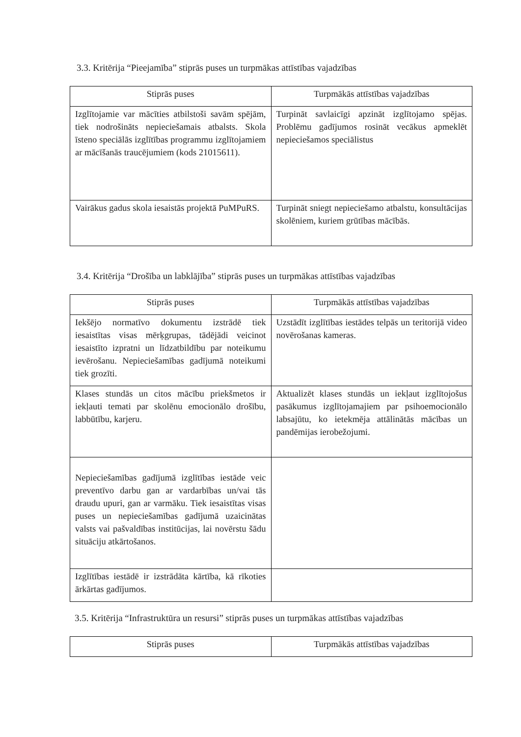3.3. Kritērija “Pieejamība” stiprās puses un turpmākas attīstības vajadzības
| Stiprās puses | Turpmākās attīstības vajadzības |
| --- | --- |
| Izglītojamie var mācīties atbilstoši savām spējām, tiek nodrošināts nepieciešamais atbalsts. Skola īsteno speciālās izglītības programmu izglītojamiem ar mācīšanās traucējumiem (kods 21015611). | Turpināt savlaicīgi apzināt izglītojamo spējas. Problēmu gadījumos rosināt vecākus apmeklēt nepieciešamos speciālistus |
| Vairākus gadus skola iesaistās projektā PuMPuRS. | Turpināt sniegt nepieciešamo atbalstu, konsultācijas skolēniem, kuriem grūtības mācībās. |
3.4. Kritērija “Drošība un labklājība” stiprās puses un turpmākas attīstības vajadzības
| Stiprās puses | Turpmākās attīstības vajadzības |
| --- | --- |
| Iekšējo normatīvo dokumentu izstrādē tiek iesaistītas visas mērķgrupas, tādējādi veicinot iesaistīto izpratni un līdzatbildību par noteikumu ievērošanu. Nepieciešamības gadījumā noteikumi tiek grozīti. | Uzstādīt izglītības iestādes telpās un teritorijā video novērošanas kameras. |
| Klases stundās un citos mācību priekšmetos ir iekļauti temati par skolēnu emocionālo drošību, labbūtību, karjeru. | Aktualizēt klases stundās un iekļaut izglītojošus pasākumus izglītojamajiem par psihoemocionālo labsajūtu, ko ietekmēja attālinātās mācības un pandēmijas ierobežojumi. |
| Nepieciešamības gadījumā izglītības iestāde veic preventīvo darbu gan ar vardarbības un/vai tās draudu upuri, gan ar varmāku. Tiek iesaistītas visas puses un nepieciešamības gadījumā uzaicinātas valsts vai pašvaldības institūcijas, lai novērstu šādu situāciju atkārtošanos. | |
| Izglītības iestādē ir izstrādāta kārtība, kā rīkoties ārkārtas gadījumos. | |
3.5. Kritērija “Infrastruktūra un resursi” stiprās puses un turpmākas attīstības vajadzības
| Stiprās puses | Turpmākās attīstības vajadzības |
| --- | --- |